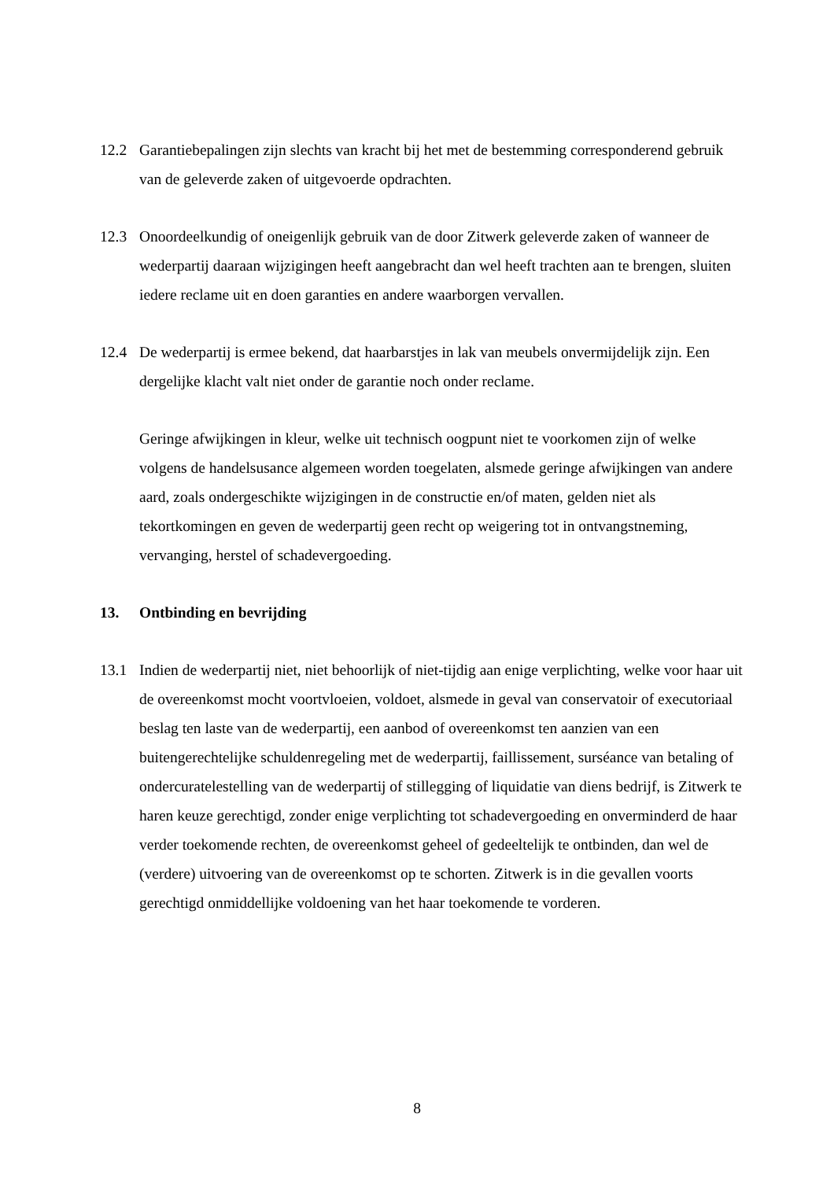12.2 Garantiebepalingen zijn slechts van kracht bij het met de bestemming corresponderend gebruik van de geleverde zaken of uitgevoerde opdrachten.
12.3 Onoordeelkundig of oneigenlijk gebruik van de door Zitwerk geleverde zaken of wanneer de wederpartij daaraan wijzigingen heeft aangebracht dan wel heeft trachten aan te brengen, sluiten iedere reclame uit en doen garanties en andere waarborgen vervallen.
12.4 De wederpartij is ermee bekend, dat haarbarstjes in lak van meubels onvermijdelijk zijn. Een dergelijke klacht valt niet onder de garantie noch onder reclame.
Geringe afwijkingen in kleur, welke uit technisch oogpunt niet te voorkomen zijn of welke volgens de handelsusance algemeen worden toegelaten, alsmede geringe afwijkingen van andere aard, zoals ondergeschikte wijzigingen in de constructie en/of maten, gelden niet als tekortkomingen en geven de wederpartij geen recht op weigering tot in ontvangstneming, vervanging, herstel of schadevergoeding.
13. Ontbinding en bevrijding
13.1 Indien de wederpartij niet, niet behoorlijk of niet-tijdig aan enige verplichting, welke voor haar uit de overeenkomst mocht voortvloeien, voldoet, alsmede in geval van conservatoir of executoriaal beslag ten laste van de wederpartij, een aanbod of overeenkomst ten aanzien van een buitengerechtelijke schuldenregeling met de wederpartij, faillissement, surséance van betaling of ondercuratelestelling van de wederpartij of stillegging of liquidatie van diens bedrijf, is Zitwerk te haren keuze gerechtigd, zonder enige verplichting tot schadevergoeding en onverminderd de haar verder toekomende rechten, de overeenkomst geheel of gedeeltelijk te ontbinden, dan wel de (verdere) uitvoering van de overeenkomst op te schorten. Zitwerk is in die gevallen voorts gerechtigd onmiddellijke voldoening van het haar toekomende te vorderen.
8